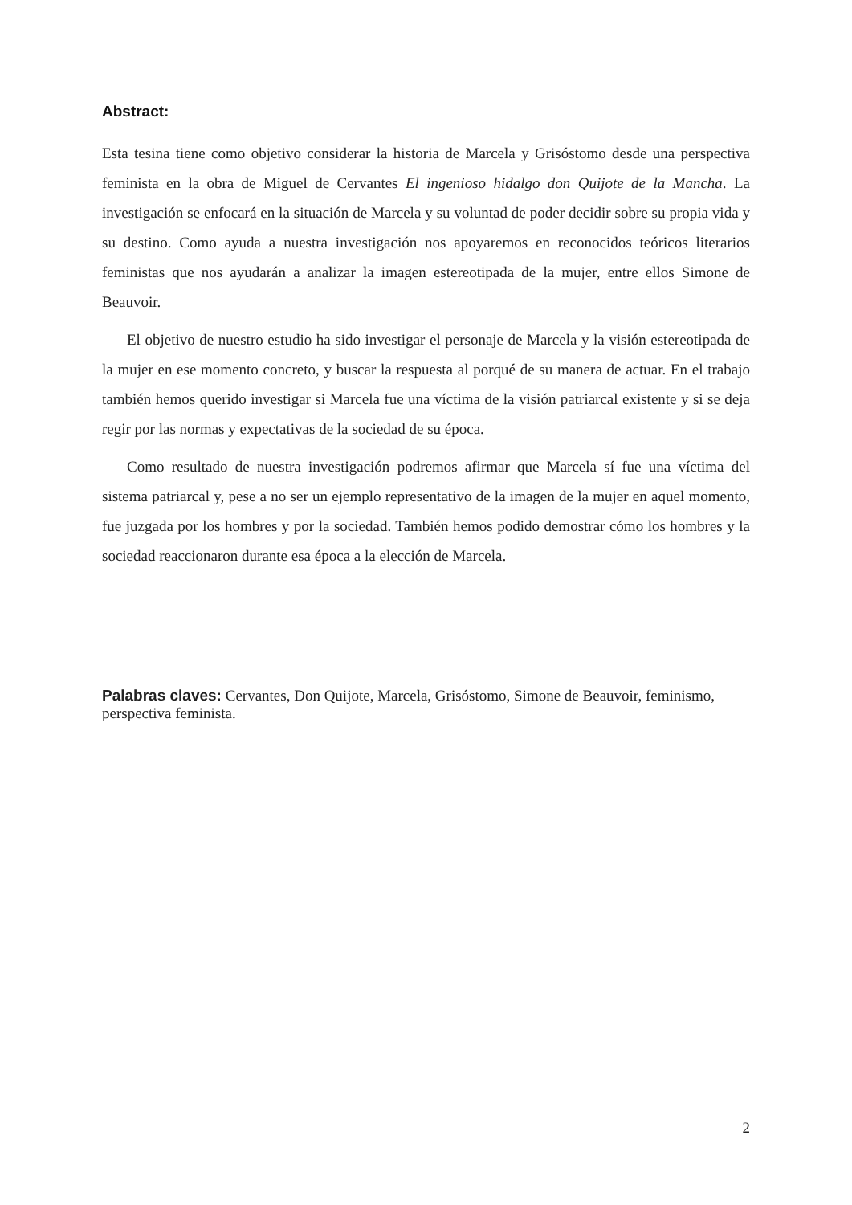Abstract:
Esta tesina tiene como objetivo considerar la historia de Marcela y Grisóstomo desde una perspectiva feminista en la obra de Miguel de Cervantes El ingenioso hidalgo don Quijote de la Mancha. La investigación se enfocará en la situación de Marcela y su voluntad de poder decidir sobre su propia vida y su destino. Como ayuda a nuestra investigación nos apoyaremos en reconocidos teóricos literarios feministas que nos ayudarán a analizar la imagen estereotipada de la mujer, entre ellos Simone de Beauvoir.
El objetivo de nuestro estudio ha sido investigar el personaje de Marcela y la visión estereotipada de la mujer en ese momento concreto, y buscar la respuesta al porqué de su manera de actuar. En el trabajo también hemos querido investigar si Marcela fue una víctima de la visión patriarcal existente y si se deja regir por las normas y expectativas de la sociedad de su época.
Como resultado de nuestra investigación podremos afirmar que Marcela sí fue una víctima del sistema patriarcal y, pese a no ser un ejemplo representativo de la imagen de la mujer en aquel momento, fue juzgada por los hombres y por la sociedad. También hemos podido demostrar cómo los hombres y la sociedad reaccionaron durante esa época a la elección de Marcela.
Palabras claves: Cervantes, Don Quijote, Marcela, Grisóstomo, Simone de Beauvoir, feminismo, perspectiva feminista.
2